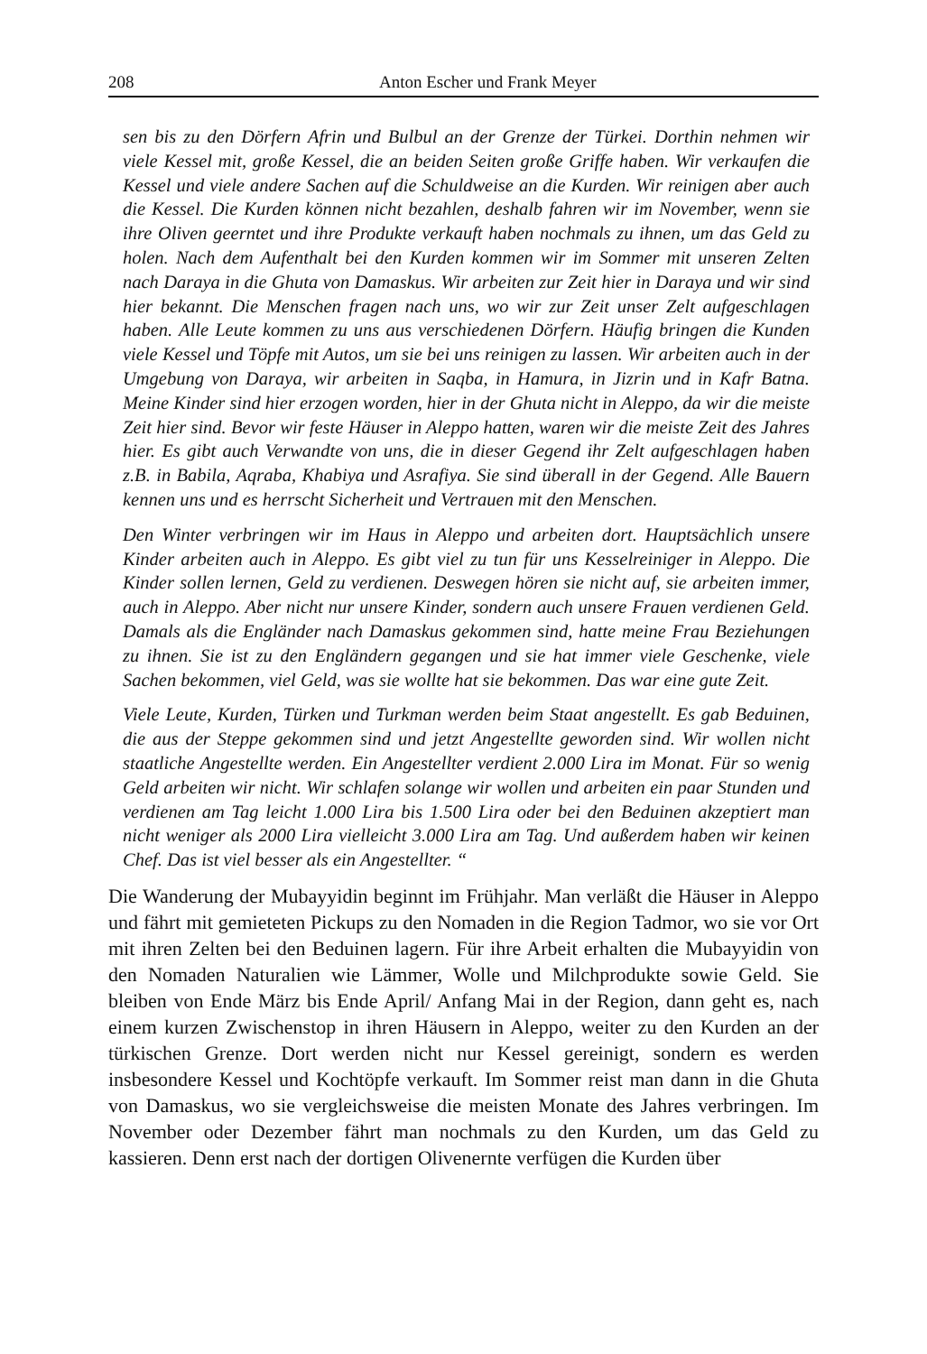208 Anton Escher und Frank Meyer
sen bis zu den Dörfern Afrin und Bulbul an der Grenze der Türkei. Dorthin nehmen wir viele Kessel mit, große Kessel, die an beiden Seiten große Griffe haben. Wir verkaufen die Kessel und viele andere Sachen auf die Schuldweise an die Kurden. Wir reinigen aber auch die Kessel. Die Kurden können nicht bezahlen, deshalb fahren wir im November, wenn sie ihre Oliven geerntet und ihre Produkte verkauft haben nochmals zu ihnen, um das Geld zu holen. Nach dem Aufenthalt bei den Kurden kommen wir im Sommer mit unseren Zelten nach Daraya in die Ghuta von Damaskus. Wir arbeiten zur Zeit hier in Daraya und wir sind hier bekannt. Die Menschen fragen nach uns, wo wir zur Zeit unser Zelt aufgeschlagen haben. Alle Leute kommen zu uns aus verschiedenen Dörfern. Häufig bringen die Kunden viele Kessel und Töpfe mit Autos, um sie bei uns reinigen zu lassen. Wir arbeiten auch in der Umgebung von Daraya, wir arbeiten in Saqba, in Hamura, in Jizrin und in Kafr Batna. Meine Kinder sind hier erzogen worden, hier in der Ghuta nicht in Aleppo, da wir die meiste Zeit hier sind. Bevor wir feste Häuser in Aleppo hatten, waren wir die meiste Zeit des Jahres hier. Es gibt auch Verwandte von uns, die in dieser Gegend ihr Zelt aufgeschlagen haben z.B. in Babila, Aqraba, Khabiya und Asrafiya. Sie sind überall in der Gegend. Alle Bauern kennen uns und es herrscht Sicherheit und Vertrauen mit den Menschen.
Den Winter verbringen wir im Haus in Aleppo und arbeiten dort. Hauptsächlich unsere Kinder arbeiten auch in Aleppo. Es gibt viel zu tun für uns Kesselreiniger in Aleppo. Die Kinder sollen lernen, Geld zu verdienen. Deswegen hören sie nicht auf, sie arbeiten immer, auch in Aleppo. Aber nicht nur unsere Kinder, sondern auch unsere Frauen verdienen Geld. Damals als die Engländer nach Damaskus gekommen sind, hatte meine Frau Beziehungen zu ihnen. Sie ist zu den Engländern gegangen und sie hat immer viele Geschenke, viele Sachen bekommen, viel Geld, was sie wollte hat sie bekommen. Das war eine gute Zeit.
Viele Leute, Kurden, Türken und Turkman werden beim Staat angestellt. Es gab Beduinen, die aus der Steppe gekommen sind und jetzt Angestellte geworden sind. Wir wollen nicht staatliche Angestellte werden. Ein Angestellter verdient 2.000 Lira im Monat. Für so wenig Geld arbeiten wir nicht. Wir schlafen solange wir wollen und arbeiten ein paar Stunden und verdienen am Tag leicht 1.000 Lira bis 1.500 Lira oder bei den Beduinen akzeptiert man nicht weniger als 2000 Lira vielleicht 3.000 Lira am Tag. Und außerdem haben wir keinen Chef. Das ist viel besser als ein Angestellter. “
Die Wanderung der Mubayyidin beginnt im Frühjahr. Man verläßt die Häuser in Aleppo und fährt mit gemieteten Pickups zu den Nomaden in die Region Tadmor, wo sie vor Ort mit ihren Zelten bei den Beduinen lagern. Für ihre Arbeit erhalten die Mubayyidin von den Nomaden Naturalien wie Lämmer, Wolle und Milchprodukte sowie Geld. Sie bleiben von Ende März bis Ende April/ Anfang Mai in der Region, dann geht es, nach einem kurzen Zwischenstop in ihren Häusern in Aleppo, weiter zu den Kurden an der türkischen Grenze. Dort werden nicht nur Kessel gereinigt, sondern es werden insbesondere Kessel und Kochtöpfe verkauft. Im Sommer reist man dann in die Ghuta von Damaskus, wo sie vergleichsweise die meisten Monate des Jahres verbringen. Im November oder Dezember fährt man nochmals zu den Kurden, um das Geld zu kassieren. Denn erst nach der dortigen Olivenernte verfügen die Kurden über